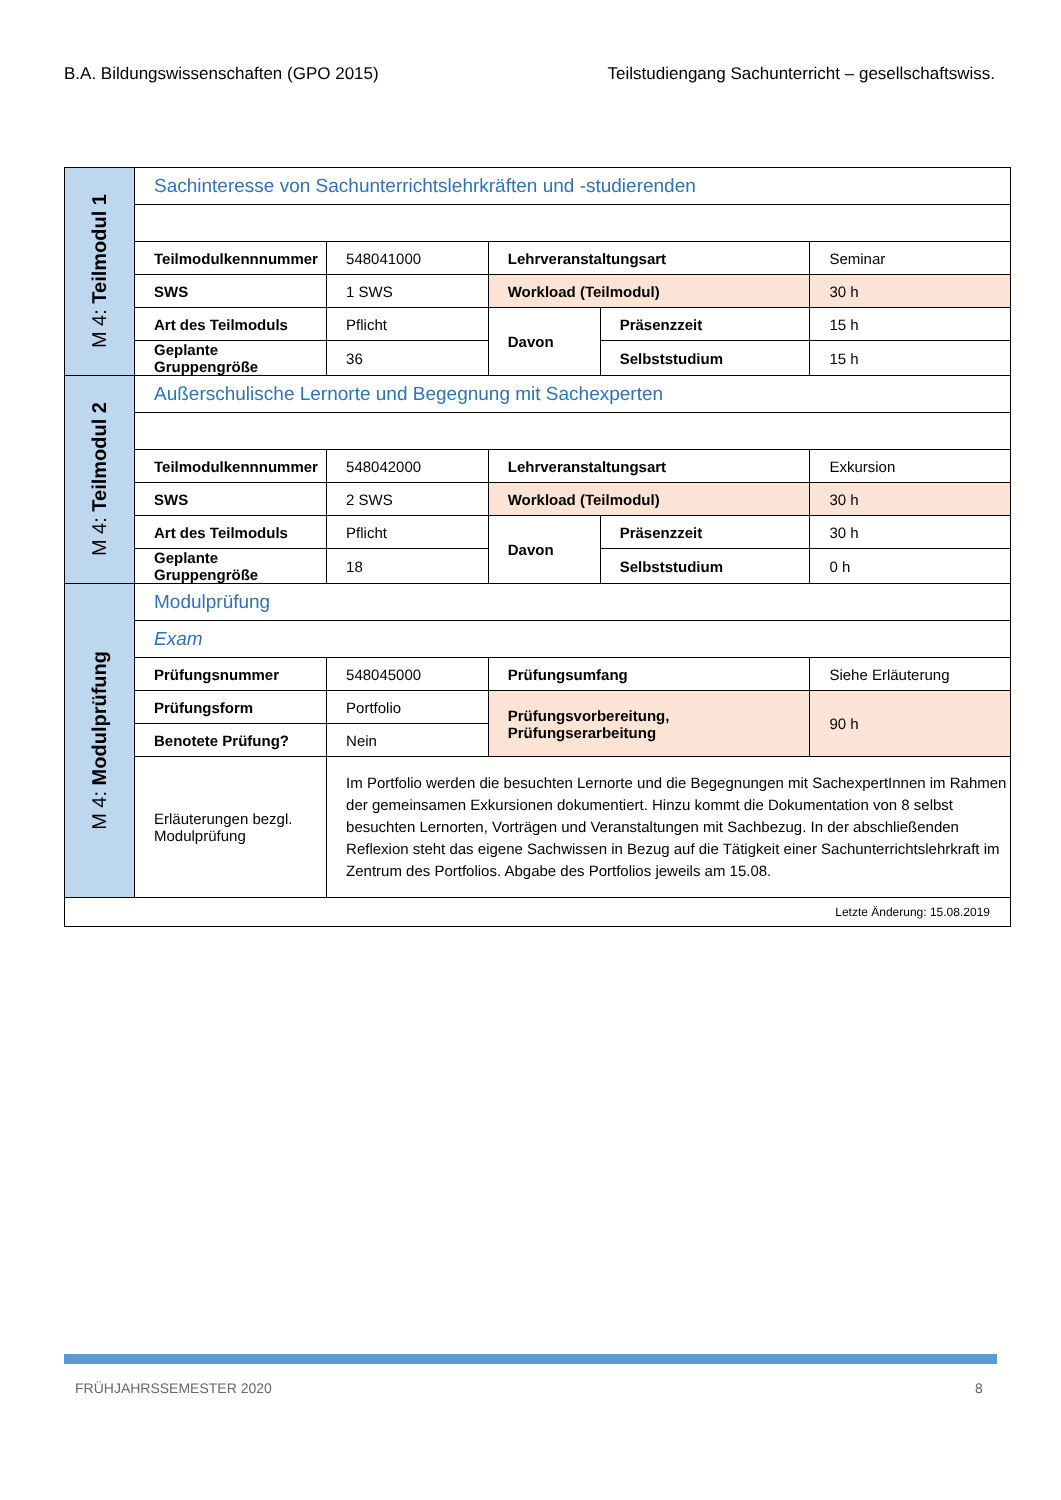B.A. Bildungswissenschaften (GPO 2015) Teilstudiengang Sachunterricht – gesellschaftswiss.
| M 4: Teilmodul 1 | Sachinteresse von Sachunterrichtslehrkräften und -studierenden | | | | |
| | Teilmodulkennnummer | 548041000 | Lehrveranstaltungsart | | Seminar |
| | SWS | 1 SWS | Workload (Teilmodul) | | 30 h |
| | Art des Teilmoduls | Pflicht | Davon | Präsenzzeit | 15 h |
| | Geplante Gruppengröße | 36 | | Selbststudium | 15 h |
| M 4: Teilmodul 2 | Außerschulische Lernorte und Begegnung mit Sachexperten | | | | |
| | Teilmodulkennnummer | 548042000 | Lehrveranstaltungsart | | Exkursion |
| | SWS | 2 SWS | Workload (Teilmodul) | | 30 h |
| | Art des Teilmoduls | Pflicht | Davon | Präsenzzeit | 30 h |
| | Geplante Gruppengröße | 18 | | Selbststudium | 0 h |
| M 4: Modulprüfung | Modulprüfung | | | | |
| | Exam | | | | |
| | Prüfungsnummer | 548045000 | Prüfungsumfang | | Siehe Erläuterung |
| | Prüfungsform | Portfolio | Prüfungsvorbereitung, Prüfungserarbeitung | | 90 h |
| | Benotete Prüfung? | Nein | | | |
| | Erläuterungen bezgl. Modulprüfung | Im Portfolio werden die besuchten Lernorte und die Begegnungen mit SachexpertInnen im Rahmen der gemeinsamen Exkursionen dokumentiert. Hinzu kommt die Dokumentation von 8 selbst besuchten Lernorten, Vorträgen und Veranstaltungen mit Sachbezug. In der abschließenden Reflexion steht das eigene Sachwissen in Bezug auf die Tätigkeit einer Sachunterrichtslehrkraft im Zentrum des Portfolios. Abgabe des Portfolios jeweils am 15.08. | | | |
| Letzte Änderung: 15.08.2019 | | | | | |
FRÜHJAHRSSEMESTER 2020 8